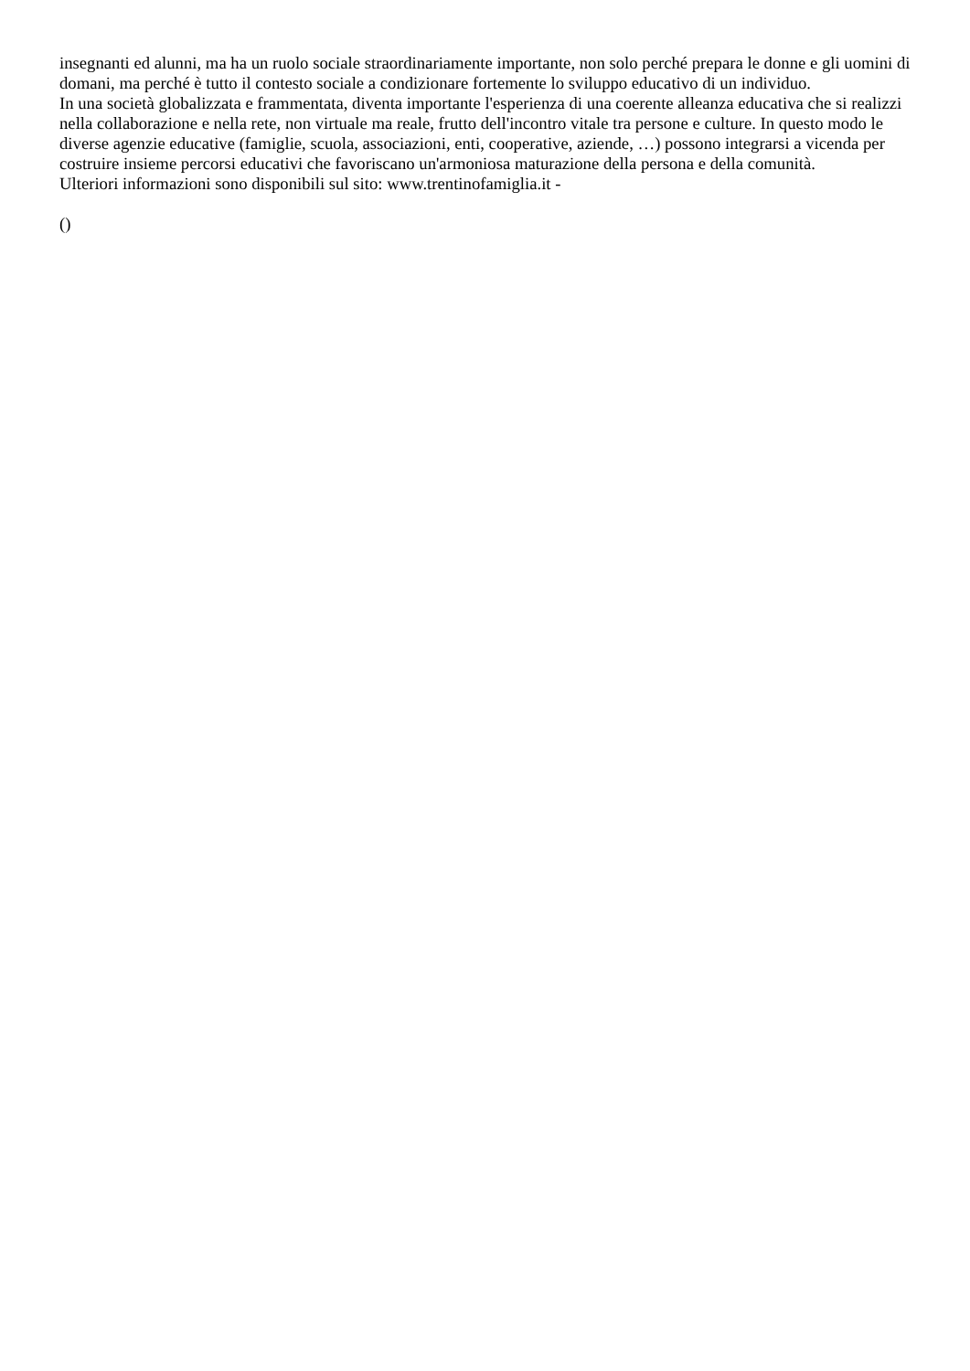insegnanti ed alunni, ma ha un ruolo sociale straordinariamente importante, non solo perché prepara le donne e gli uomini di domani, ma perché è tutto il contesto sociale a condizionare fortemente lo sviluppo educativo di un individuo.
In una società globalizzata e frammentata, diventa importante l'esperienza di una coerente alleanza educativa che si realizzi nella collaborazione e nella rete, non virtuale ma reale, frutto dell'incontro vitale tra persone e culture. In questo modo le diverse agenzie educative (famiglie, scuola, associazioni, enti, cooperative, aziende, …) possono integrarsi a vicenda per costruire insieme percorsi educativi che favoriscano un'armoniosa maturazione della persona e della comunità.
Ulteriori informazioni sono disponibili sul sito: www.trentinofamiglia.it -
()